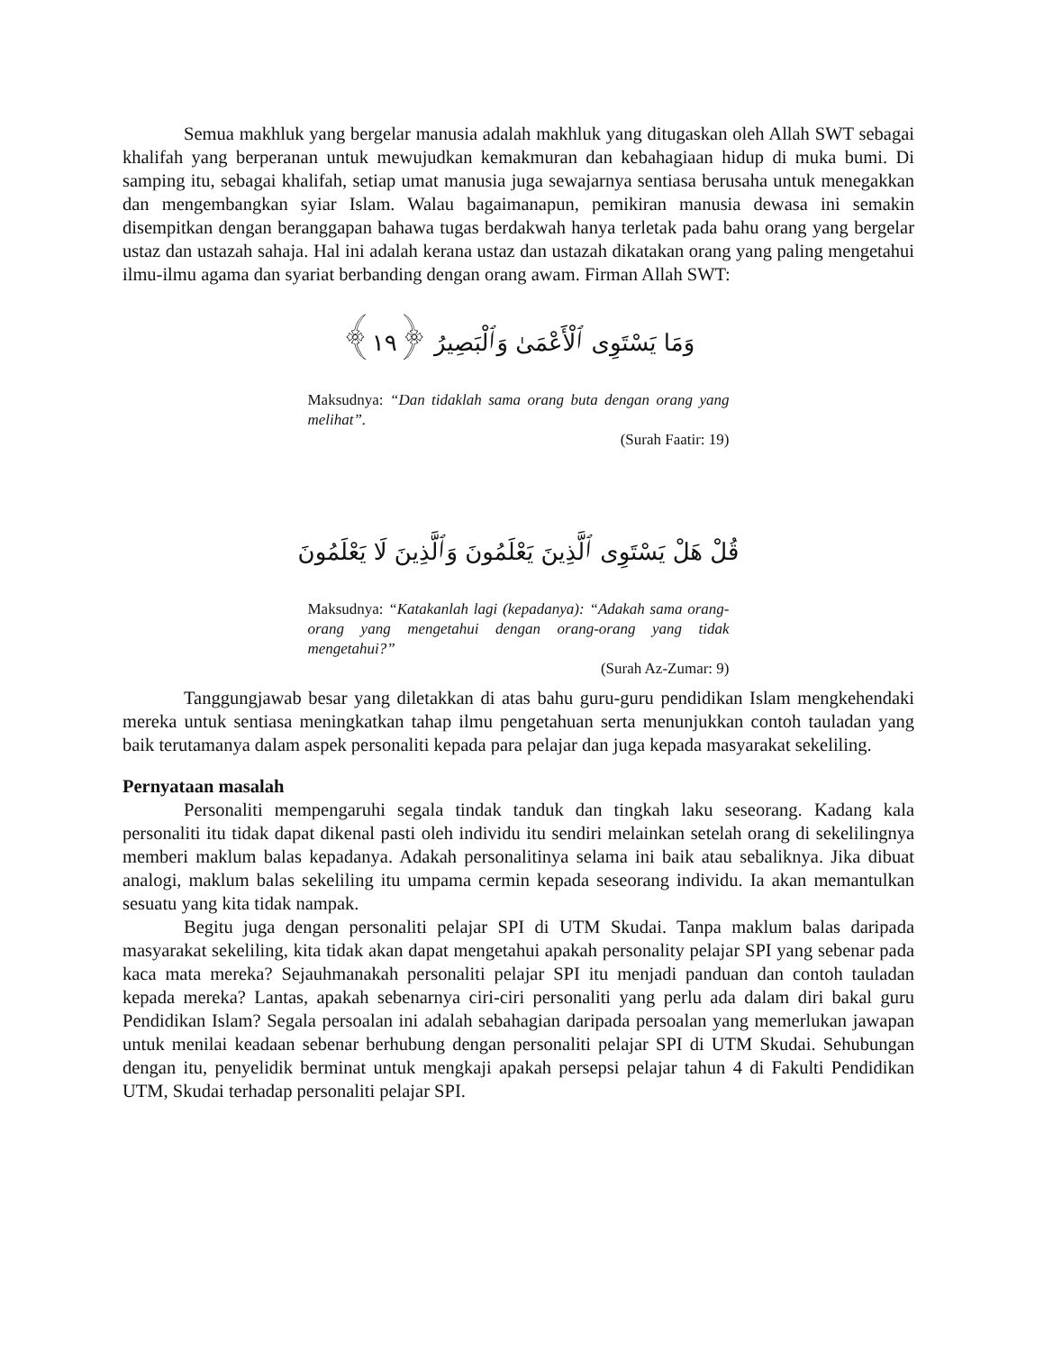Semua makhluk yang bergelar manusia adalah makhluk yang ditugaskan oleh Allah SWT sebagai khalifah yang berperanan untuk mewujudkan kemakmuran dan kebahagiaan hidup di muka bumi. Di samping itu, sebagai khalifah, setiap umat manusia juga sewajarnya sentiasa berusaha untuk menegakkan dan mengembangkan syiar Islam. Walau bagaimanapun, pemikiran manusia dewasa ini semakin disempitkan dengan beranggapan bahawa tugas berdakwah hanya terletak pada bahu orang yang bergelar ustaz dan ustazah sahaja. Hal ini adalah kerana ustaz dan ustazah dikatakan orang yang paling mengetahui ilmu-ilmu agama dan syariat berbanding dengan orang awam. Firman Allah SWT:
وَمَا يَسْتَوِى ٱلْأَعْمَىٰ وَٱلْبَصِيرُ ﴿١٩﴾
Maksudnya: “Dan tidaklah sama orang buta dengan orang yang melihat”.
(Surah Faatir: 19)
قُلْ هَلْ يَسْتَوِى ٱلَّذِينَ يَعْلَمُونَ وَٱلَّذِينَ لَا يَعْلَمُونَ
Maksudnya: “Katakanlah lagi (kepadanya): “Adakah sama orang-orang yang mengetahui dengan orang-orang yang tidak mengetahui?”
(Surah Az-Zumar: 9)
Tanggungjawab besar yang diletakkan di atas bahu guru-guru pendidikan Islam mengkehendaki mereka untuk sentiasa meningkatkan tahap ilmu pengetahuan serta menunjukkan contoh tauladan yang baik terutamanya dalam aspek personaliti kepada para pelajar dan juga kepada masyarakat sekeliling.
Pernyataan masalah
Personaliti mempengaruhi segala tindak tanduk dan tingkah laku seseorang. Kadang kala personaliti itu tidak dapat dikenal pasti oleh individu itu sendiri melainkan setelah orang di sekelilingnya memberi maklum balas kepadanya. Adakah personalitinya selama ini baik atau sebaliknya. Jika dibuat analogi, maklum balas sekeliling itu umpama cermin kepada seseorang individu. Ia akan memantulkan sesuatu yang kita tidak nampak.
Begitu juga dengan personaliti pelajar SPI di UTM Skudai. Tanpa maklum balas daripada masyarakat sekeliling, kita tidak akan dapat mengetahui apakah personality pelajar SPI yang sebenar pada kaca mata mereka? Sejauhmanakah personaliti pelajar SPI itu menjadi panduan dan contoh tauladan kepada mereka? Lantas, apakah sebenarnya ciri-ciri personaliti yang perlu ada dalam diri bakal guru Pendidikan Islam? Segala persoalan ini adalah sebahagian daripada persoalan yang memerlukan jawapan untuk menilai keadaan sebenar berhubung dengan personaliti pelajar SPI di UTM Skudai. Sehubungan dengan itu, penyelidik berminat untuk mengkaji apakah persepsi pelajar tahun 4 di Fakulti Pendidikan UTM, Skudai terhadap personaliti pelajar SPI.